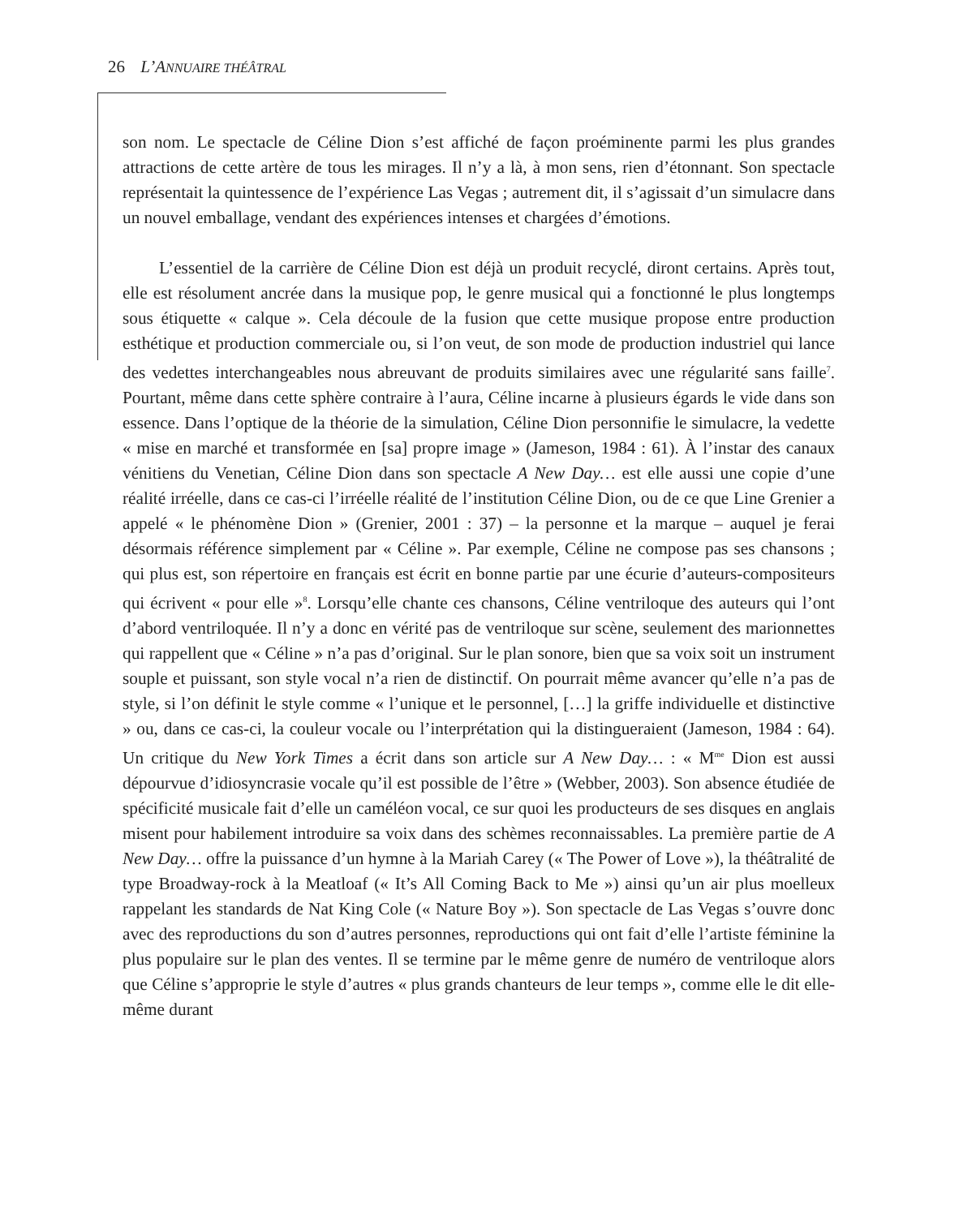26 L’ANNUAIRE THÉÂTRAL
son nom. Le spectacle de Céline Dion s’est affiché de façon proéminente parmi les plus grandes attractions de cette artère de tous les mirages. Il n’y a là, à mon sens, rien d’étonnant. Son spectacle représentait la quintessence de l’expérience Las Vegas ; autrement dit, il s’agissait d’un simulacre dans un nouvel emballage, vendant des expériences intenses et chargées d’émotions.
L’essentiel de la carrière de Céline Dion est déjà un produit recyclé, diront certains. Après tout, elle est résolument ancrée dans la musique pop, le genre musical qui a fonctionné le plus longtemps sous étiquette « calque ». Cela découle de la fusion que cette musique propose entre production esthétique et production commerciale ou, si l’on veut, de son mode de production industriel qui lance des vedettes interchangeables nous abreuvant de produits similaires avec une régularité sans faille<sup>7</sup>. Pourtant, même dans cette sphère contraire à l’aura, Céline incarne à plusieurs égards le vide dans son essence. Dans l’optique de la théorie de la simulation, Céline Dion personnifie le simulacre, la vedette « mise en marché et transformée en [sa] propre image » (Jameson, 1984 : 61). À l’instar des canaux vénitiens du Venetian, Céline Dion dans son spectacle A New Day… est elle aussi une copie d’une réalité irréelle, dans ce cas-ci l’irréelle réalité de l’institution Céline Dion, ou de ce que Line Grenier a appelé « le phénomène Dion » (Grenier, 2001 : 37) – la personne et la marque – auquel je ferai désormais référence simplement par « Céline ». Par exemple, Céline ne compose pas ses chansons ; qui plus est, son répertoire en français est écrit en bonne partie par une écurie d’auteurs-compositeurs qui écrivent « pour elle »<sup>8</sup>. Lorsqu’elle chante ces chansons, Céline ventriloque des auteurs qui l’ont d’abord ventriloquée. Il n’y a donc en vérité pas de ventriloque sur scène, seulement des marionnettes qui rappellent que « Céline » n’a pas d’original. Sur le plan sonore, bien que sa voix soit un instrument souple et puissant, son style vocal n’a rien de distinctif. On pourrait même avancer qu’elle n’a pas de style, si l’on définit le style comme « l’unique et le personnel, […] la griffe individuelle et distinctive » ou, dans ce cas-ci, la couleur vocale ou l’interprétation qui la distingueraient (Jameson, 1984 : 64). Un critique du New York Times a écrit dans son article sur A New Day… : « M<sup>me</sup> Dion est aussi dépourvue d’idiosyncrasie vocale qu’il est possible de l’être » (Webber, 2003). Son absence étudiée de spécificité musicale fait d’elle un caméléon vocal, ce sur quoi les producteurs de ses disques en anglais misent pour habilement introduire sa voix dans des schèmes reconnaissables. La première partie de A New Day… offre la puissance d’un hymne à la Mariah Carey (« The Power of Love »), la théâtralité de type Broadway-rock à la Meatloaf (« It’s All Coming Back to Me ») ainsi qu’un air plus moelleux rappelant les standards de Nat King Cole (« Nature Boy »). Son spectacle de Las Vegas s’ouvre donc avec des reproductions du son d’autres personnes, reproductions qui ont fait d’elle l’artiste féminine la plus populaire sur le plan des ventes. Il se termine par le même genre de numéro de ventriloque alors que Céline s’approprie le style d’autres « plus grands chanteurs de leur temps », comme elle le dit elle-même durant